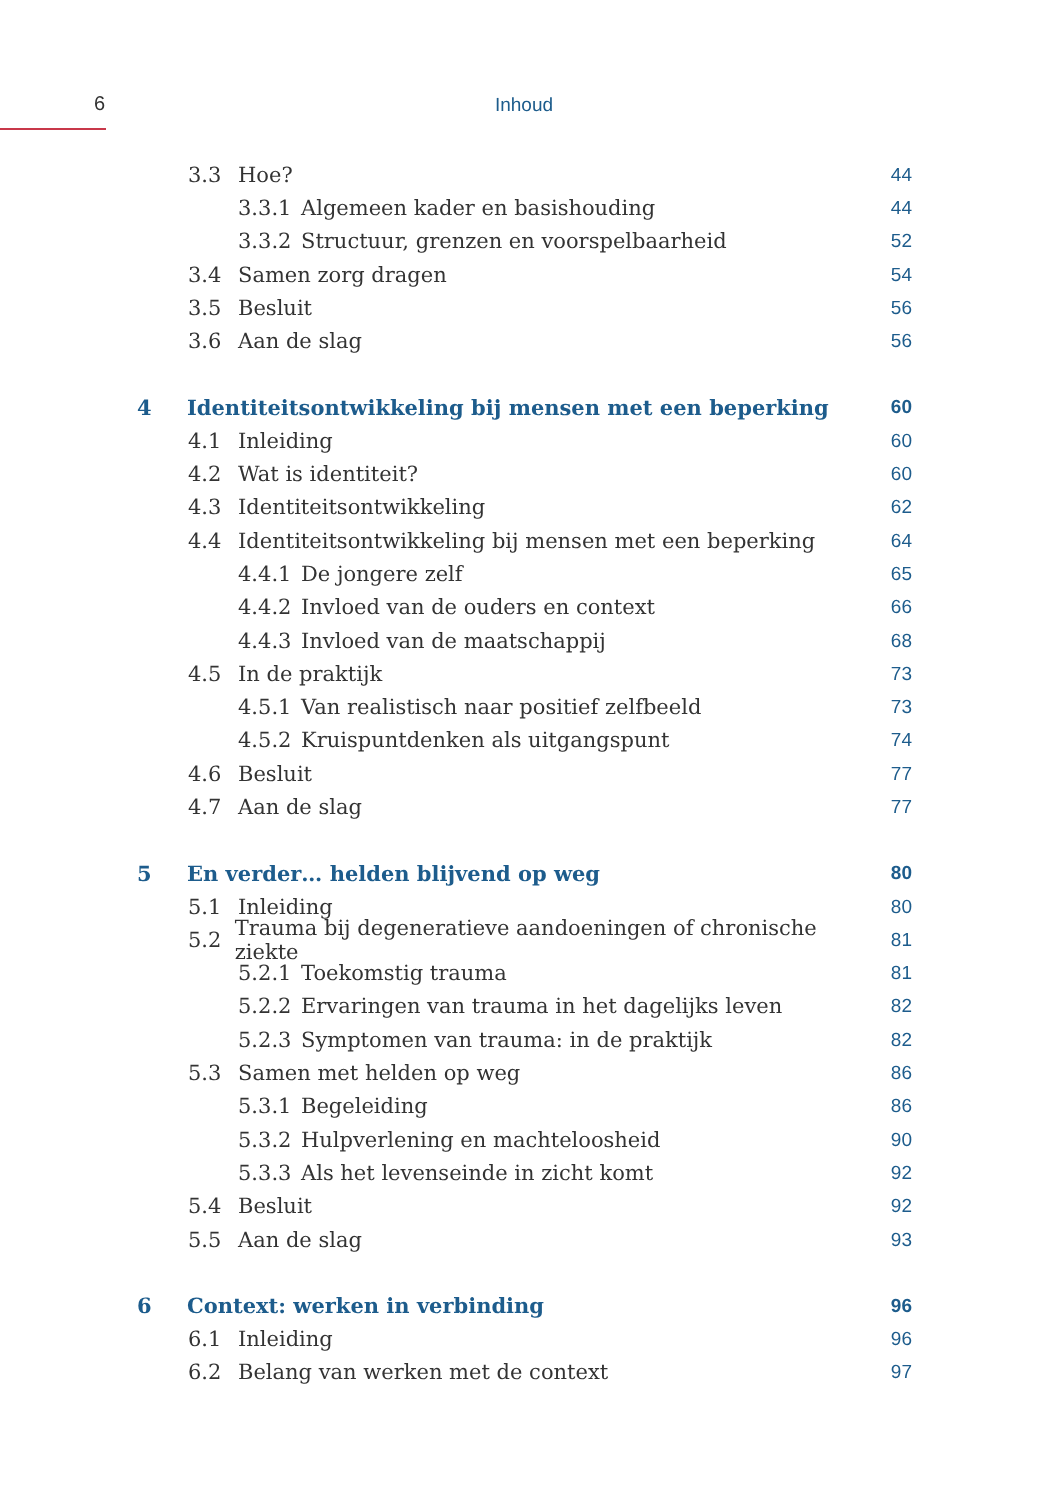6
Inhoud
3.3 Hoe? 44
3.3.1 Algemeen kader en basishouding 44
3.3.2 Structuur, grenzen en voorspelbaarheid 52
3.4 Samen zorg dragen 54
3.5 Besluit 56
3.6 Aan de slag 56
4 Identiteitsontwikkeling bij mensen met een beperking 60
4.1 Inleiding 60
4.2 Wat is identiteit? 60
4.3 Identiteitsontwikkeling 62
4.4 Identiteitsontwikkeling bij mensen met een beperking 64
4.4.1 De jongere zelf 65
4.4.2 Invloed van de ouders en context 66
4.4.3 Invloed van de maatschappij 68
4.5 In de praktijk 73
4.5.1 Van realistisch naar positief zelfbeeld 73
4.5.2 Kruispuntdenken als uitgangspunt 74
4.6 Besluit 77
4.7 Aan de slag 77
5 En verder… helden blijvend op weg 80
5.1 Inleiding 80
5.2 Trauma bij degeneratieve aandoeningen of chronische ziekte 81
5.2.1 Toekomstig trauma 81
5.2.2 Ervaringen van trauma in het dagelijks leven 82
5.2.3 Symptomen van trauma: in de praktijk 82
5.3 Samen met helden op weg 86
5.3.1 Begeleiding 86
5.3.2 Hulpverlening en machteloosheid 90
5.3.3 Als het levenseinde in zicht komt 92
5.4 Besluit 92
5.5 Aan de slag 93
6 Context: werken in verbinding 96
6.1 Inleiding 96
6.2 Belang van werken met de context 97